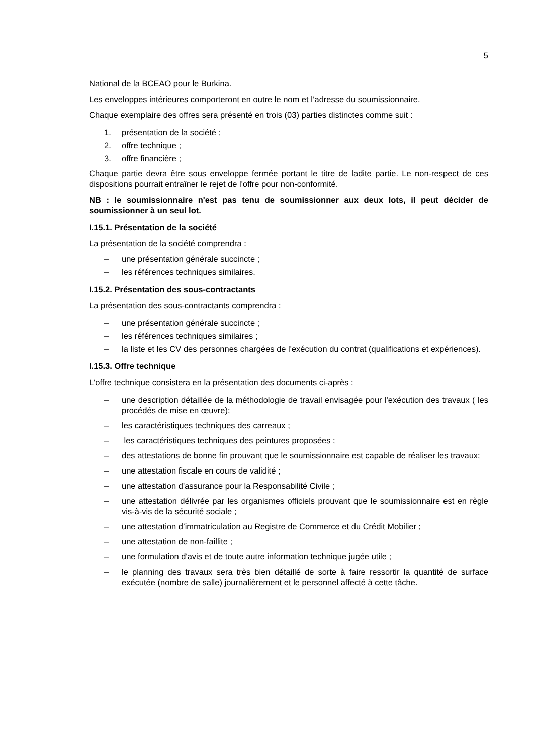5
National de la BCEAO pour le Burkina.
Les enveloppes intérieures comporteront en outre le nom et l’adresse du soumissionnaire.
Chaque exemplaire des offres sera présenté en trois (03) parties distinctes comme suit :
1. présentation de la société ;
2. offre technique ;
3. offre financière ;
Chaque partie devra être sous enveloppe fermée portant le titre de ladite partie. Le non-respect de ces dispositions pourrait entraîner le rejet de l'offre pour non-conformité.
NB : le soumissionnaire n'est pas tenu de soumissionner aux deux lots, il peut décider de soumissionner à un seul lot.
I.15.1. Présentation de la société
La présentation de la société comprendra :
– une présentation générale succincte ;
– les références techniques similaires.
I.15.2. Présentation des sous-contractants
La présentation des sous-contractants comprendra :
– une présentation générale succincte ;
– les références techniques similaires ;
– la liste et les CV des personnes chargées de l'exécution du contrat (qualifications et expériences).
I.15.3. Offre technique
L'offre technique consistera en la présentation des documents ci-après :
– une description détaillée de la méthodologie de travail envisagée pour l'exécution des travaux ( les procédés de mise en œuvre);
– les caractéristiques techniques des carreaux ;
– les caractéristiques techniques des peintures proposées ;
– des attestations de bonne fin prouvant que le soumissionnaire est capable de réaliser les travaux;
– une attestation fiscale en cours de validité ;
– une attestation d'assurance pour la Responsabilité Civile ;
– une attestation délivrée par les organismes officiels prouvant que le soumissionnaire est en règle vis-à-vis de la sécurité sociale ;
– une attestation d’immatriculation au Registre de Commerce et du Crédit Mobilier ;
– une attestation de non-faillite ;
– une formulation d'avis et de toute autre information technique jugée utile ;
– le planning des travaux sera très bien détaillé de sorte à faire ressortir la quantité de surface exécutée (nombre de salle) journalièrement et le personnel affecté à cette tâche.